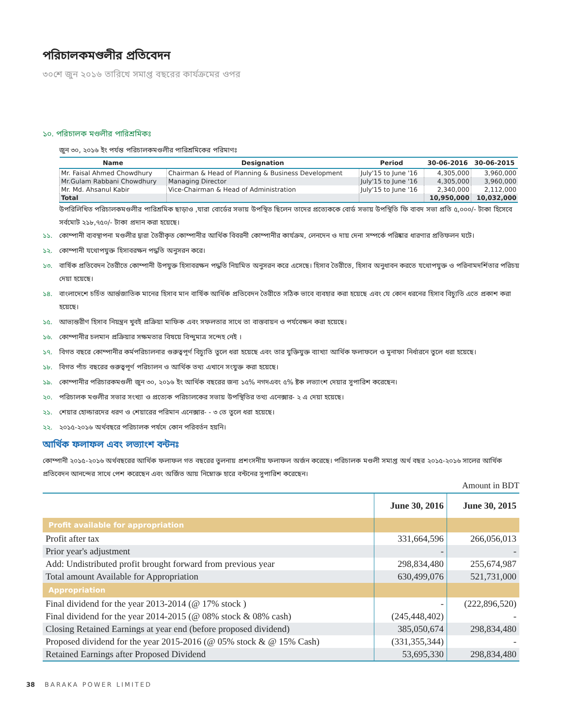পরিচালকমণ্ডলীর প্রতিবেদন
৩০শে জুন ২০১৬ তারিখে সমাপ্ত বছরের কার্যক্রমের ওপর
১০. পরিচালক মণ্ডলীর পারিশ্রমিকঃ
জুন ৩০, ২০১৬ ইং পর্যন্ত পরিচালকমণ্ডলীর পারিশ্রমিকের পরিমাণঃ
| Name | Designation | Period | 30-06-2016 | 30-06-2015 |
| --- | --- | --- | --- | --- |
| Mr. Faisal Ahmed Chowdhury | Chairman & Head of Planning & Business Development | July'15 to June '16 | 4,305,000 | 3,960,000 |
| Mr.Gulam Rabbani Chowdhury | Managing Director | July'15 to June '16 | 4,305,000 | 3,960,000 |
| Mr. Md. Ahsanul Kabir | Vice-Chairman & Head of Administration | July'15 to June '16 | 2,340,000 | 2,112,000 |
| Total | | | 10,950,000 | 10,032,000 |
উপরিলিখিত পরিচালকমণ্ডলীর পারিশ্রমিক ছাড়াও ,যারা বোর্ডের সভায় উপস্থিত ছিলেন তাদের প্রত্যেককে বোর্ড সভায় উপস্থিতি ফি বাবদ সভা প্রতি ৫,০০০/- টাকা হিসেবে সর্বমোট ২১৮,৭৫০/- টাকা প্রদান করা হয়েছে।
১১. কোম্পানী ব্যবস্থাপনা মণ্ডলীর দ্বারা তৈরীকৃত কোম্পানীর আর্থিক বিবরনী কোম্পানীর কার্যক্রম, লেনদেন ও দায় দেনা সম্পর্কে পরিষ্কার ধারণার প্রতিফলন ঘটে।
১২. কোম্পানী যথোপযুক্ত হিসাবরক্ষন পদ্ধতি অনুসরন করে।
১৩. বার্ষিক প্রতিবেদন তৈরীতে কোম্পানী উপযুক্ত হিসাবরক্ষন পদ্ধতি নিয়মিত অনুসরন করে এসেছে। হিসাব তৈরীতে, হিসাব অনুধাবন করতে যথোপযুক্ত ও পরিনামদর্শিতার পরিচয় দেয়া হয়েছে।
১৪. বাংলাদেশে চর্চিত আর্ন্তজাতিক মানের হিসাব মান বার্ষিক আর্থিক প্রতিবেদন তৈরীতে সঠিক ভাবে ব্যবহার করা হয়েছে এবং যে কোন ধরনের হিসাব বিচ্যুতি এতে প্রকাশ করা হয়েছে।
১৫. আভ্যন্তরীণ হিসাব নিয়ন্ত্রন খুবই প্রক্রিয়া মাফিক এবং সফলতার সাথে তা বাস্তবায়ন ও পর্যবেক্ষন করা হয়েছে।
১৬. কোম্পানীর চলমান প্রক্রিয়ার সক্ষমতার বিষয়ে বিন্দুমাত্র সন্দেহ নেই ।
১৭. বিগত বছরে কোম্পানীর কর্মপরিচালনার গুরুত্বপূর্ণ বিচ্যুতি তুলে ধরা হয়েছে এবং তার যুক্তিযুক্ত ব্যাখ্যা আর্থিক ফলাফলে ও মুনাফা নির্ধারনে তুলে ধরা হয়েছে।
১৮. বিগত পাঁচ বছরের গুরুত্বপূর্ণ পরিচালন ও আর্থিক তথ্য এখানে সংযুক্ত করা হয়েছে।
১৯. কোম্পানীর পরিচারকমণ্ডলী জুন ৩০, ২০১৬ ইং আর্থিক বছরের জন্য ১৫% নগদএবং ৫% ষ্টক লভ্যাংশ দেয়ার সুপারিশ করেছেন।
২০. পরিচালক মণ্ডলীর সভার সংখ্যা ও প্রত্যেক পরিচালকের সভায় উপস্থিতির তথ্য এনেক্সার- ২ এ দেয়া হয়েছে।
২১. শেয়ার হোল্ডারদের ধরণ ও শেয়ারের পরিমান এনেক্সার- - ৩ তে তুলে ধরা হয়েছে।
২২. ২০১৫-২০১৬ অর্থবছরে পরিচালক পর্ষদে কোন পরিবর্তন হয়নি।
আর্থিক ফলাফল এবং লভ্যাংশ বন্টনঃ
কোম্পানী ২০১৫-২০১৬ অর্থবছরের আর্থিক ফলাফল গত বছরের তুলনায় প্রশংসনীয় ফলাফল অর্জন করেছে। পরিচালক মণ্ডলী সমাপ্ত অর্থ বছর ২০১৫-২০১৬ সালের আর্থিক প্রতিবেদন আনন্দের সাথে পেশ করেছেন এবং অর্জিত আয় নিম্নোক্ত হারে বন্টনের সুপারিশ করেছেন।
Amount in BDT
| | June 30, 2016 | June 30, 2015 |
| --- | --- | --- |
| Profit available for appropriation | | |
| Profit after tax | 331,664,596 | 266,056,013 |
| Prior year's adjustment | - | - |
| Add: Undistributed profit brought forward from previous year | 298,834,480 | 255,674,987 |
| Total amount Available for Appropriation | 630,499,076 | 521,731,000 |
| Appropriation | | |
| Final dividend for the year 2013-2014 (@ 17% stock ) | - | (222,896,520) |
| Final dividend for the year 2014-2015 (@ 08% stock & 08% cash) | (245,448,402) | - |
| Closing Retained Earnings at year end (before proposed dividend) | 385,050,674 | 298,834,480 |
| Proposed dividend for the year 2015-2016 (@ 05% stock & @ 15% Cash) | (331,355,344) | - |
| Retained Earnings after Proposed Dividend | 53,695,330 | 298,834,480 |
38 BARAKA POWER LIMITED